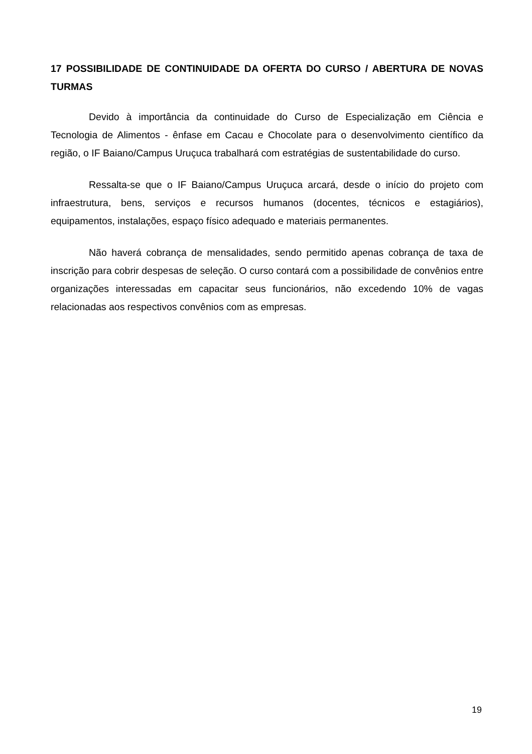17 POSSIBILIDADE DE CONTINUIDADE DA OFERTA DO CURSO / ABERTURA DE NOVAS TURMAS
Devido à importância da continuidade do Curso de Especialização em Ciência e Tecnologia de Alimentos - ênfase em Cacau e Chocolate para o desenvolvimento científico da região, o IF Baiano/Campus Uruçuca trabalhará com estratégias de sustentabilidade do curso.
Ressalta-se que o IF Baiano/Campus Uruçuca arcará, desde o início do projeto com infraestrutura, bens, serviços e recursos humanos (docentes, técnicos e estagiários), equipamentos, instalações, espaço físico adequado e materiais permanentes.
Não haverá cobrança de mensalidades, sendo permitido apenas cobrança de taxa de inscrição para cobrir despesas de seleção. O curso contará com a possibilidade de convênios entre organizações interessadas em capacitar seus funcionários, não excedendo 10% de vagas relacionadas aos respectivos convênios com as empresas.
19